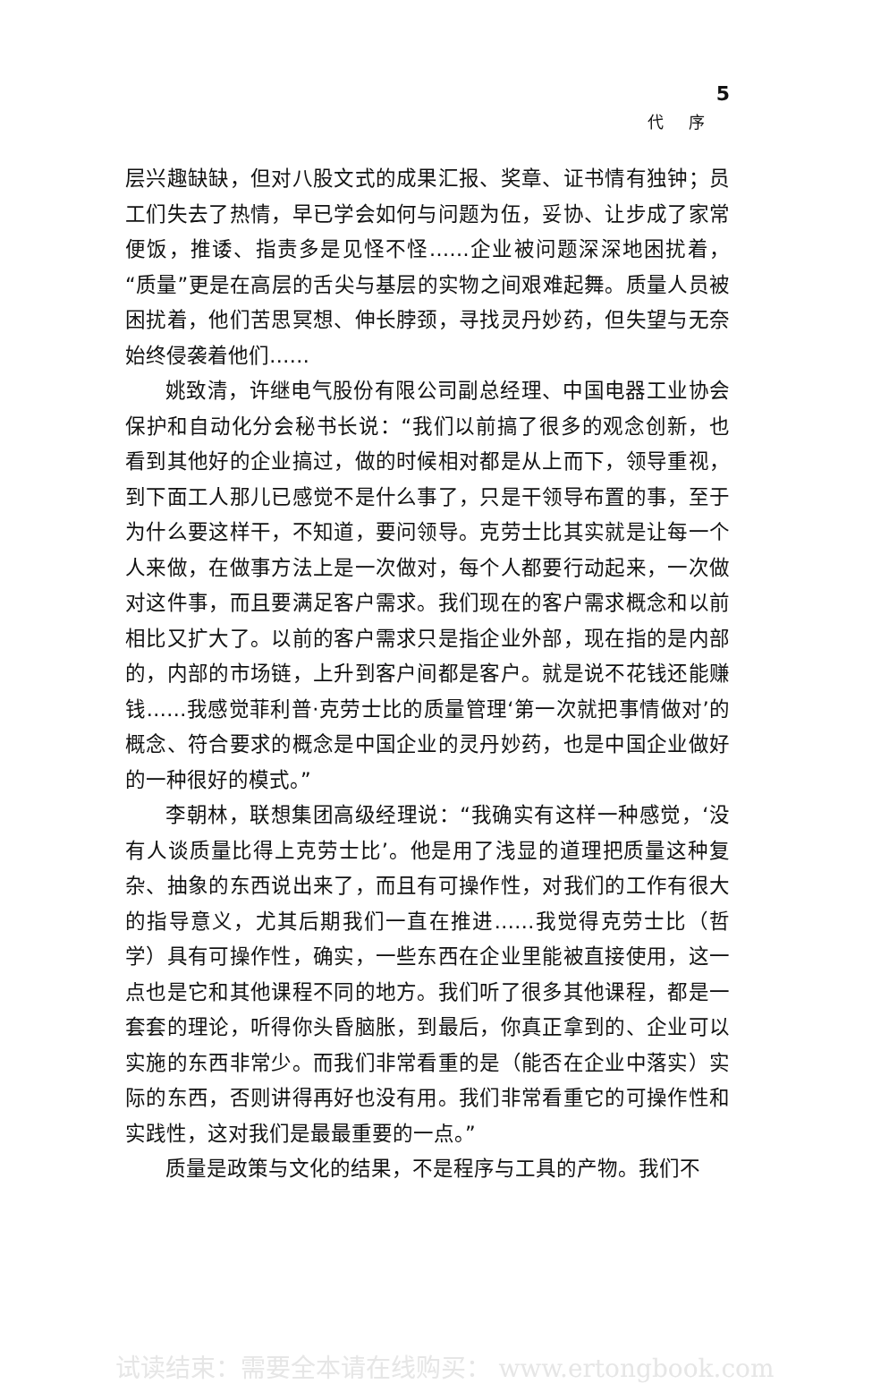5
代序
层兴趣缺缺，但对八股文式的成果汇报、奖章、证书情有独钟；员工们失去了热情，早已学会如何与问题为伍，妥协、让步成了家常便饭，推诿、指责多是见怪不怪……企业被问题深深地困扰着，“质量”更是在高层的舌尖与基层的实物之间艰难起舞。质量人员被困扰着，他们苦思冥想、伸长脖颈，寻找灵丹妙药，但失望与无奈始终侵袭着他们……
姚致清，许继电气股份有限公司副总经理、中国电器工业协会保护和自动化分会秘书长说：“我们以前搞了很多的观念创新，也看到其他好的企业搞过，做的时候相对都是从上而下，领导重视，到下面工人那儿已感觉不是什么事了，只是干领导布置的事，至于为什么要这样干，不知道，要问领导。克劳士比其实就是让每一个人来做，在做事方法上是一次做对，每个人都要行动起来，一次做对这件事，而且要满足客户需求。我们现在的客户需求概念和以前相比又扩大了。以前的客户需求只是指企业外部，现在指的是内部的，内部的市场链，上升到客户间都是客户。就是说不花钱还能赚钱……我感觉菲利普·克劳士比的质量管理‘第一次就把事情做对’的概念、符合要求的概念是中国企业的灵丹妙药，也是中国企业做好的一种很好的模式。”
李朝林，联想集团高级经理说：“我确实有这样一种感觉，‘没有人谈质量比得上克劳士比’。他是用了浅显的道理把质量这种复杂、抽象的东西说出来了，而且有可操作性，对我们的工作有很大的指导意义，尤其后期我们一直在推进……我觉得克劳士比（哲学）具有可操作性，确实，一些东西在企业里能被直接使用，这一点也是它和其他课程不同的地方。我们听了很多其他课程，都是一套套的理论，听得你头昏脑胀，到最后，你真正拿到的、企业可以实施的东西非常少。而我们非常看重的是（能否在企业中落实）实际的东西，否则讲得再好也没有用。我们非常看重它的可操作性和实践性，这对我们是最最重要的一点。”
质量是政策与文化的结果，不是程序与工具的产物。我们不
试读结束：需要全本请在线购买： www.ertongbook.com